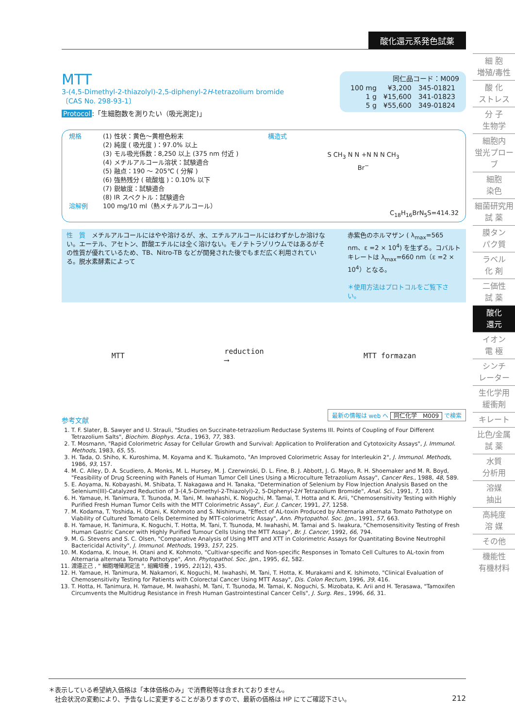酸化還元系発色試薬
MTT
3-(4,5-Dimethyl-2-thiazolyl)-2,5-diphenyl-2H-tetrazolium bromide
〔CAS No. 298-93-1〕
Protocol:「生細胞数を測りたい（吸光測定)」
同仁品コード：M009
| 100 mg | ¥3,200 | 345-01821 |
| 1 g | ¥15,600 | 341-01823 |
| 5 g | ¥55,600 | 349-01824 |
規格
溶解例
(1) 性状：黄色〜黄橙色粉末
(2) 純度 ( 吸光度 )：97.0% 以上
(3) モル吸光係数：8,250 以上 (375 nm 付近 )
(4) メチルアルコール溶状：試験適合
(5) 融点：190 〜 205℃ ( 分解 )
(6) 強熱残分 ( 硫酸塩 )：0.10% 以下
(7) 鋭敏度：試験適合
(8) IR スペクトル：試験適合
100 mg/10 ml（熱メチルアルコール）
構造式
S CH<sub>3</sub> N N +N N N CH<sub>3</sub>
Br<sup>−</sup>
C<sub>18</sub>H<sub>16</sub>BrN<sub>5</sub>S=414.32
性　質　メチルアルコールにはやや溶けるが、水、エチルアルコールにはわずかしか溶けない。エーテル、アセトン、酢酸エチルには全く溶けない。モノテトラゾリウムではあるがその性質が優れているため、TB、Nitro-TB などが開発された後でもまだ広く利用されている。脱水素酵素によって
赤紫色のホルマザン ( λ<sub>max</sub>=565 nm、ε =2 × 10<sup>4</sup>) を生ずる。コバルトキレートは λ<sub>max</sub>=660 nm（ε =2 × 10<sup>4</sup>）となる。
＊使用方法はプロトコルをご覧下さい。
MTT
reduction
⟶
MTT formazan
最新の情報は web へ 同仁化学　M009 で検索
参考文献
1. T. F. Slater, B. Sawyer and U. Strauli, "Studies on Succinate-tetrazolium Reductase Systems III. Points of Coupling of Four Different Tetrazolium Salts", Biochim. Biophys. Acta., 1963, 77, 383.
2. T. Mosmann, "Rapid Colorimetric Assay for Cellular Growth and Survival: Application to Proliferation and Cytotoxicity Assays", J. Immunol. Methods, 1983, 65, 55.
3. H. Tada, O. Shiho, K. Kuroshima, M. Koyama and K. Tsukamoto, "An Improved Colorimetric Assay for Interleukin 2", J. Immunol. Methods, 1986, 93, 157.
4. M. C. Alley, D. A. Scudiero, A. Monks, M. L. Hursey, M. J. Czerwinski, D. L. Fine, B. J. Abbott, J. G. Mayo, R. H. Shoemaker and M. R. Boyd, "Feasibility of Drug Screening with Panels of Human Tumor Cell Lines Using a Microculture Tetrazolium Assay", Cancer Res., 1988, 48, 589.
5. E. Aoyama, N. Kobayashi, M. Shibata, T. Nakagawa and H. Tanaka, "Determination of Selenium by Flow Injection Analysis Based on the Selenium(III)-Catalyzed Reduction of 3-(4,5-Dimethyl-2-Thiazolyl)-2, 5-Diphenyl-2H Tetrazolium Bromide", Anal. Sci., 1991, 7, 103.
6. H. Yamaue, H. Tanimura, T. Tsunoda, M. Tani, M. Iwahashi, K. Noguchi, M. Tamai, T. Hotta and K. Arii, "Chemosensitivity Testing with Highly Purified Fresh Human Tumor Cells with the MTT Colorimetric Assay", Eur. J. Cancer, 1991, 27, 1258.
7. M. Kodama, T. Yoshida, H. Otani, K. Kohmoto and S. Nishimura, "Effect of AL-toxin Produced by Alternaria alternata Tomato Pathotype on Viability of Cultured Tomato Cells Determined by MTT-colorimetric Assay", Ann. Phytopathol. Soc. Jpn., 1991, 57, 663.
8. H. Yamaue, H. Tanimura, K. Noguchi, T. Hotta, M. Tani, T. Tsunoda, M. Iwahashi, M. Tamai and S. Iwakura, "Chemosensitivity Testing of Fresh Human Gastric Cancer with Highly Purified Tumour Cells Using the MTT Assay", Br. J. Cancer, 1992, 66, 794.
9. M. G. Stevens and S. C. Olsen, "Comparative Analysis of Using MTT and XTT in Colorimetric Assays for Quantitating Bovine Neutrophil Bactericidal Activity", J. Immunol. Methods, 1993, 157, 225.
10. M. Kodama, K. Inoue, H. Otani and K. Kohmoto, "Cultivar-specific and Non-specific Responses in Tomato Cell Cultures to AL-toxin from Alternaria alternata Tomato Pathotype", Ann. Phytopathol. Soc. Jpn., 1995, 61, 582.
11. 渡邉正己 , " 細胞増殖測定法 ", 組織培養 , 1995, 21(12), 435.
12. H. Yamaue, H. Tanimura, M. Nakamori, K. Noguchi, M. Iwahashi, M. Tani, T. Hotta, K. Murakami and K. Ishimoto, "Clinical Evaluation of Chemosensitivity Testing for Patients with Colorectal Cancer Using MTT Assay", Dis. Colon Rectum, 1996, 39, 416.
13. T. Hotta, H. Tanimura, H. Yamaue, M. Iwahashi, M. Tani, T. Tsunoda, M. Tamai, K. Noguchi, S. Mizobata, K. Arii and H. Terasawa, "Tamoxifen Circumvents the Multidrug Resistance in Fresh Human Gastrointestinal Cancer Cells", J. Surg. Res., 1996, 66, 31.
細 胞
増殖/毒性
酸 化
ストレス
分 子
生物学
細胞内
蛍光プローブ
細胞
染色
細菌研究用
試 薬
膜タン
パク質
ラベル
化 剤
二価性
試 薬
酸化
還元
イオン
電 極
シンチ
レーター
生化学用
緩衝剤
キレート
比色/金属
試 薬
水質
分析用
溶媒
抽出
高純度
溶 媒
その他
機能性
有機材料
＊表示している希望納入価格は「本体価格のみ」で消費税等は含まれておりません。
　社会状況の変動により、予告なしに変更することがありますので、最新の価格は HP にてご確認下さい。 212